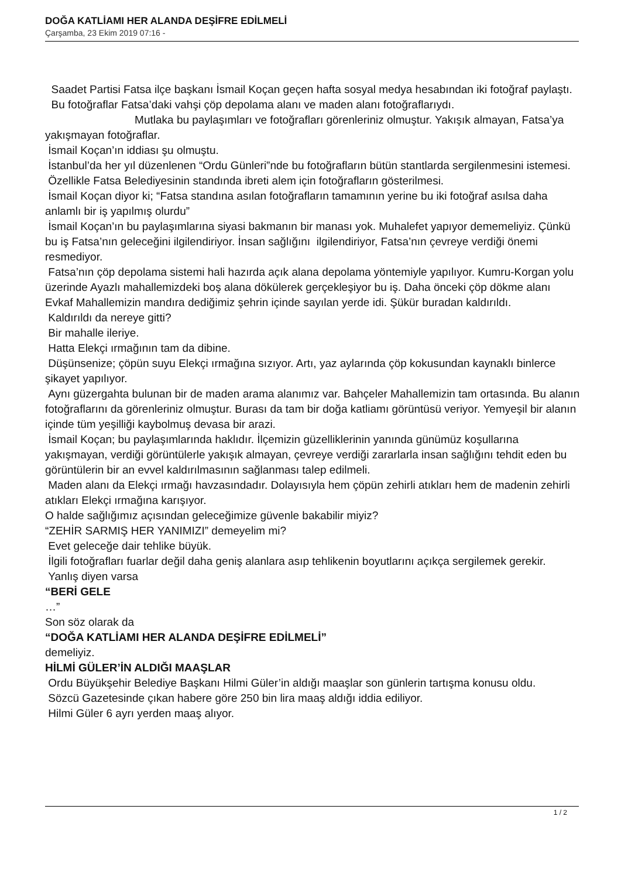DOĞA KATLİAMI HER ALANDA DEŞİFRE EDİLMELİ
Çarşamba, 23 Ekim 2019 07:16 -
Saadet Partisi Fatsa ilçe başkanı İsmail Koçan geçen hafta sosyal medya hesabından iki fotoğraf paylaştı. Bu fotoğraflar Fatsa’daki vahşi çöp depolama alanı ve maden alanı fotoğraflarıydı. Mutlaka bu paylaşımları ve fotoğrafları görenleriniz olmuştur. Yakışık almayan, Fatsa’ya yakışmayan fotoğraflar.
İsmail Koçan’ın iddiası şu olmuştu.
İstanbul’da her yıl düzenlenen “Ordu Günleri”nde bu fotoğrafların bütün stantlarda sergilenmesini istemesi.
Özellikle Fatsa Belediyesinin standında ibreti alem için fotoğrafların gösterilmesi.
İsmail Koçan diyor ki; “Fatsa standına asılan fotoğrafların tamamının yerine bu iki fotoğraf asılsa daha anlamlı bir iş yapılmış olurdu”
İsmail Koçan’ın bu paylaşımlarına siyasi bakmanın bir manası yok. Muhalefet yapıyor dememeliyiz. Çünkü bu iş Fatsa’nın geleceğini ilgilendiriyor. İnsan sağlığını ilgilendiriyor, Fatsa’nın çevreye verdiği önemi resmediyor.
Fatsa’nın çöp depolama sistemi hali hazırda açık alana depolama yöntemiyle yapılıyor. Kumru-Korgan yolu üzerinde Ayazlı mahallemizdeki boş alana dökülerek gerçekleşiyor bu iş. Daha önceki çöp dökme alanı Evkaf Mahallemizin mandıra dediğimiz şehrin içinde sayılan yerde idi. Şükür buradan kaldırıldı.
Kaldırıldı da nereye gitti?
Bir mahalle ileriye.
Hatta Elekçi ırmağının tam da dibine.
Düşünsenize; çöpün suyu Elekçi ırmağına sızıyor. Artı, yaz aylarında çöp kokusundan kaynaklı binlerce şikayet yapılıyor.
Aynı güzergahta bulunan bir de maden arama alanımız var. Bahçeler Mahallemizin tam ortasında. Bu alanın fotoğraflarını da görenleriniz olmuştur. Burası da tam bir doğa katliamı görüntüsü veriyor. Yemyeşil bir alanın içinde tüm yeşilliği kaybolmuş devasa bir arazi.
İsmail Koçan; bu paylaşımlarında haklıdır. İlçemizin güzelliklerinin yanında günümüz koşullarına yakışmayan, verdiği görüntülerle yakışık almayan, çevreye verdiği zararlarla insan sağlığını tehdit eden bu görüntülerin bir an evvel kaldırılmasının sağlanması talep edilmeli.
Maden alanı da Elekçi ırmağı havzasındadır. Dolayısıyla hem çöpün zehirli atıkları hem de madenin zehirli atıkları Elekçi ırmağına karışıyor.
O halde sağlığımız açısından geleceğimize güvenle bakabilir miyiz?
“ZEHİR SARMIŞ HER YANIMIZI” demeyelim mi?
Evet geleceğe dair tehlike büyük.
İlgili fotoğrafları fuarlar değil daha geniş alanlara asıp tehlikenin boyutlarını açıkça sergilemek gerekir.
Yanlış diyen varsa
“BERİ GELE
…”
Son söz olarak da
“DOĞA KATLİAMI HER ALANDA DEŞİFRE EDİLMELİ”
demeliyiz.
HİLMİ GÜLER’İN ALDIĞI MAAŞLAR
Ordu Büyükşehir Belediye Başkanı Hilmi Güler’in aldığı maaşlar son günlerin tartışma konusu oldu.
Sözcü Gazetesinde çıkan habere göre 250 bin lira maaş aldığı iddia ediliyor.
Hilmi Güler 6 ayrı yerden maaş alıyor.
1 / 2